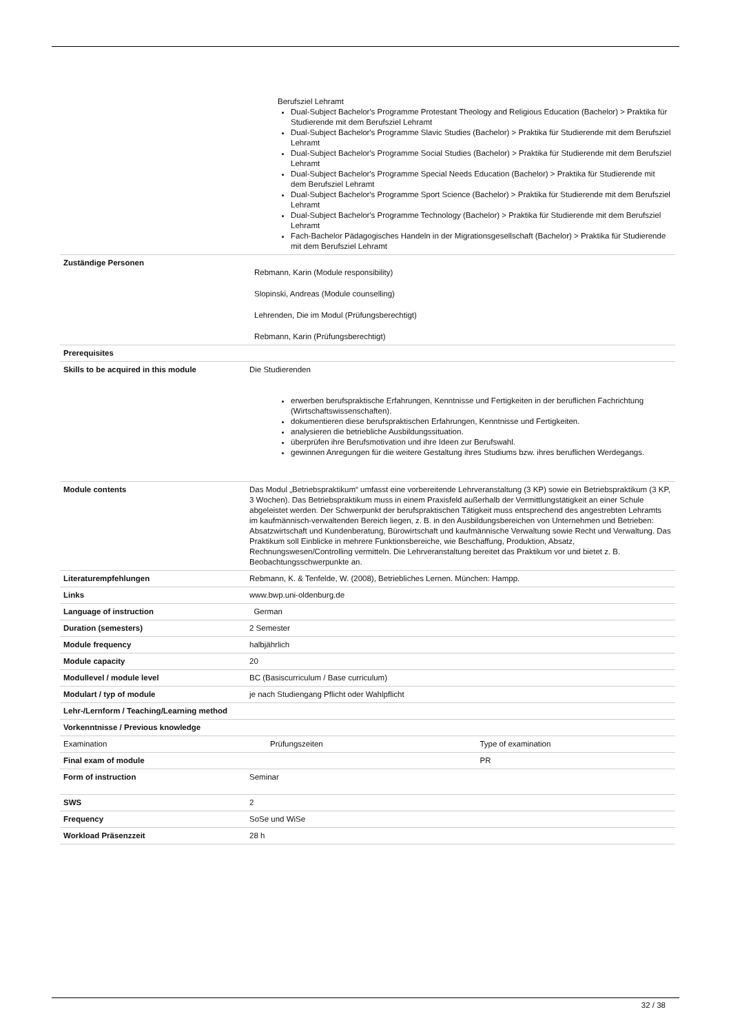| | Berufsziel Lehramt Dual-Subject Bachelor's Programme Protestant Theology and Religious Education (Bachelor) > Praktika für Studierende mit dem Berufsziel Lehramt Dual-Subject Bachelor's Programme Slavic Studies (Bachelor) > Praktika für Studierende mit dem Berufsziel Lehramt Dual-Subject Bachelor's Programme Social Studies (Bachelor) > Praktika für Studierende mit dem Berufsziel Lehramt Dual-Subject Bachelor's Programme Special Needs Education (Bachelor) > Praktika für Studierende mit dem Berufsziel Lehramt Dual-Subject Bachelor's Programme Sport Science (Bachelor) > Praktika für Studierende mit dem Berufsziel Lehramt Dual-Subject Bachelor's Programme Technology (Bachelor) > Praktika für Studierende mit dem Berufsziel Lehramt Fach-Bachelor Pädagogisches Handeln in der Migrationsgesellschaft (Bachelor) > Praktika für Studierende mit dem Berufsziel Lehramt | |
| Zuständige Personen | Rebmann, Karin (Module responsibility) Slopinski, Andreas (Module counselling) Lehrenden, Die im Modul (Prüfungsberechtigt) Rebmann, Karin (Prüfungsberechtigt) | |
| Prerequisites | | |
| Skills to be acquired in this module | Die Studierenden erwerben berufspraktische Erfahrungen, Kenntnisse und Fertigkeiten in der beruflichen Fachrichtung (Wirtschaftswissenschaften). dokumentieren diese berufspraktischen Erfahrungen, Kenntnisse und Fertigkeiten. analysieren die betriebliche Ausbildungssituation. überprüfen ihre Berufsmotivation und ihre Ideen zur Berufswahl. gewinnen Anregungen für die weitere Gestaltung ihres Studiums bzw. ihres beruflichen Werdegangs. | |
| Module contents | Das Modul „Betriebspraktikum“ umfasst eine vorbereitende Lehrveranstaltung (3 KP) sowie ein Betriebspraktikum (3 KP, 3 Wochen). Das Betriebspraktikum muss in einem Praxisfeld außerhalb der Vermittlungstätigkeit an einer Schule abgeleistet werden. Der Schwerpunkt der berufspraktischen Tätigkeit muss entsprechend des angestrebten Lehramts im kaufmännisch-verwaltenden Bereich liegen, z. B. in den Ausbildungsbereichen von Unternehmen und Betrieben: Absatzwirtschaft und Kundenberatung, Bürowirtschaft und kaufmännische Verwaltung sowie Recht und Verwaltung. Das Praktikum soll Einblicke in mehrere Funktionsbereiche, wie Beschaffung, Produktion, Absatz, Rechnungswesen/Controlling vermitteln. Die Lehrveranstaltung bereitet das Praktikum vor und bietet z. B. Beobachtungsschwerpunkte an. | |
| Literaturempfehlungen | Rebmann, K. & Tenfelde, W. (2008), Betriebliches Lernen. München: Hampp. | |
| Links | www.bwp.uni-oldenburg.de | |
| Language of instruction | German | |
| Duration (semesters) | 2 Semester | |
| Module frequency | halbjährlich | |
| Module capacity | 20 | |
| Modullevel / module level | BC (Basiscurriculum / Base curriculum) | |
| Modulart / typ of module | je nach Studiengang Pflicht oder Wahlpflicht | |
| Lehr-/Lernform / Teaching/Learning method | | |
| Vorkenntnisse / Previous knowledge | | |
| Examination | Prüfungszeiten | Type of examination |
| Final exam of module | | PR |
| Form of instruction | Seminar | |
| SWS | 2 | |
| Frequency | SoSe und WiSe | |
| Workload Präsenzzeit | 28 h | |
32 / 38